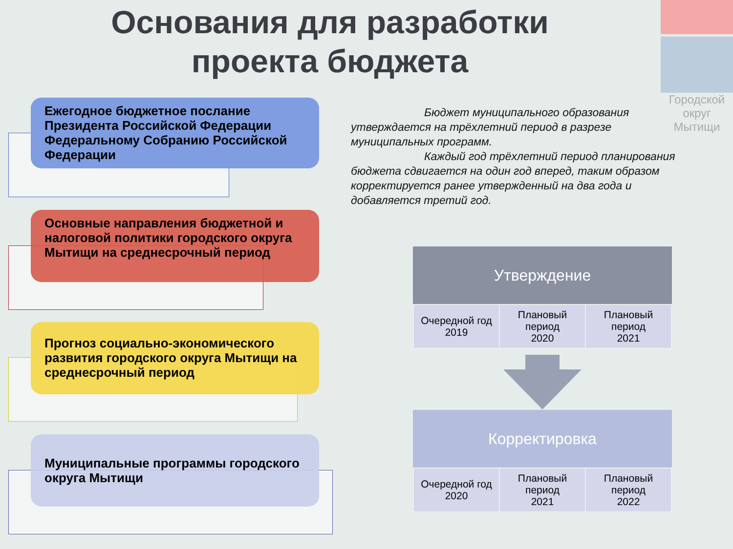Основания для разработки проекта бюджета
Городской округ Мытищи
Ежегодное бюджетное послание Президента Российской Федерации Федеральному Собранию Российской Федерации
Основные направления бюджетной и налоговой политики городского округа Мытищи на среднесрочный период
Прогноз социально-экономического развития городского округа Мытищи на среднесрочный период
Муниципальные программы городского округа Мытищи
Бюджет муниципального образования утверждается на трёхлетний период в разрезе муниципальных программ.
Каждый год трёхлетний период планирования бюджета сдвигается на один год вперед, таким образом корректируется ранее утвержденный на два года и добавляется третий год.
Утверждение
| Очередной год 2019 | Плановый период 2020 | Плановый период 2021 |
Корректировка
| Очередной год 2020 | Плановый период 2021 | Плановый период 2022 |